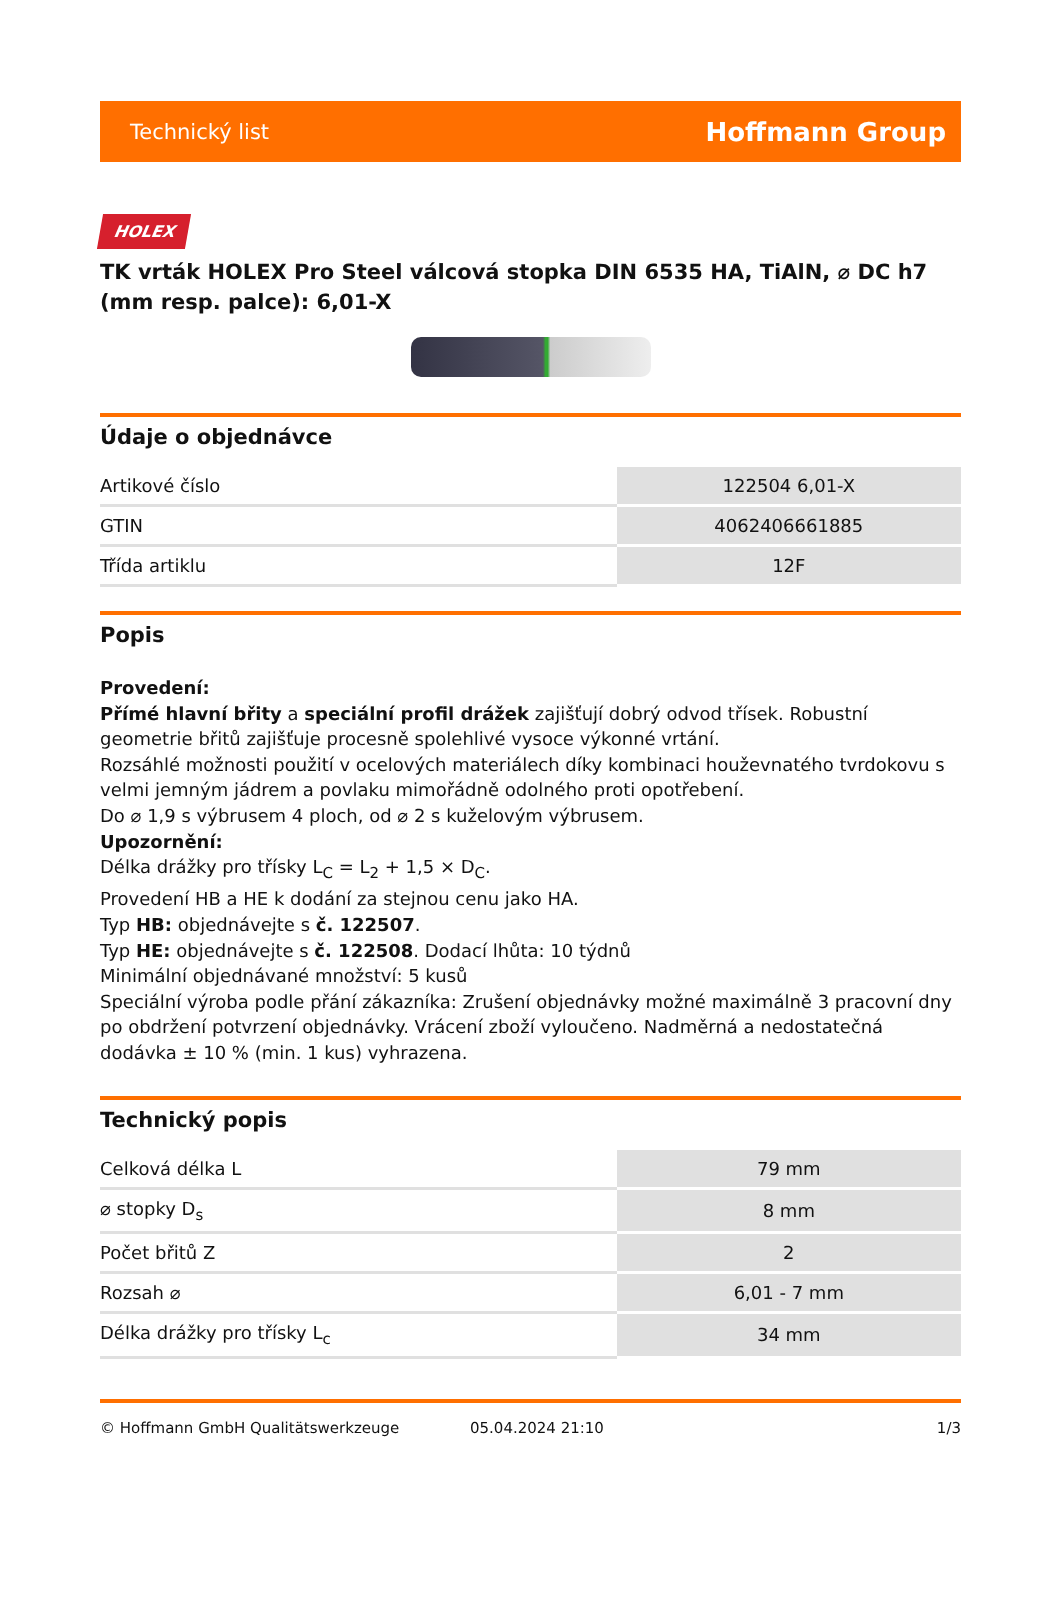Technický list Hoffmann Group
HOLEX
TK vrták HOLEX Pro Steel válcová stopka DIN 6535 HA, TiAlN, ⌀ DC h7 (mm resp. palce): 6,01-X
Údaje o objednávce
| Artikové číslo | 122504 6,01-X |
| GTIN | 4062406661885 |
| Třída artiklu | 12F |
Popis
Provedení:
Přímé hlavní břity a speciální profil drážek zajišťují dobrý odvod třísek. Robustní geometrie břitů zajišťuje procesně spolehlivé vysoce výkonné vrtání.
Rozsáhlé možnosti použití v ocelových materiálech díky kombinaci houževnatého tvrdokovu s velmi jemným jádrem a povlaku mimořádně odolného proti opotřebení.
Do ⌀ 1,9 s výbrusem 4 ploch, od ⌀ 2 s kuželovým výbrusem.
Upozornění:
Délka drážky pro třísky L<sub>C</sub> = L<sub>2</sub> + 1,5 × D<sub>C</sub>.
Provedení HB a HE k dodání za stejnou cenu jako HA.
Typ HB: objednávejte s č. 122507.
Typ HE: objednávejte s č. 122508. Dodací lhůta: 10 týdnů
Minimální objednávané množství: 5 kusů
Speciální výroba podle přání zákazníka: Zrušení objednávky možné maximálně 3 pracovní dny po obdržení potvrzení objednávky. Vrácení zboží vyloučeno. Nadměrná a nedostatečná dodávka ± 10 % (min. 1 kus) vyhrazena.
Technický popis
| Celková délka L | 79 mm |
| ⌀ stopky D<sub>s</sub> | 8 mm |
| Počet břitů Z | 2 |
| Rozsah ⌀ | 6,01 - 7 mm |
| Délka drážky pro třísky L<sub>c</sub> | 34 mm |
© Hoffmann GmbH Qualitätswerkzeuge 05.04.2024 21:10 1/3